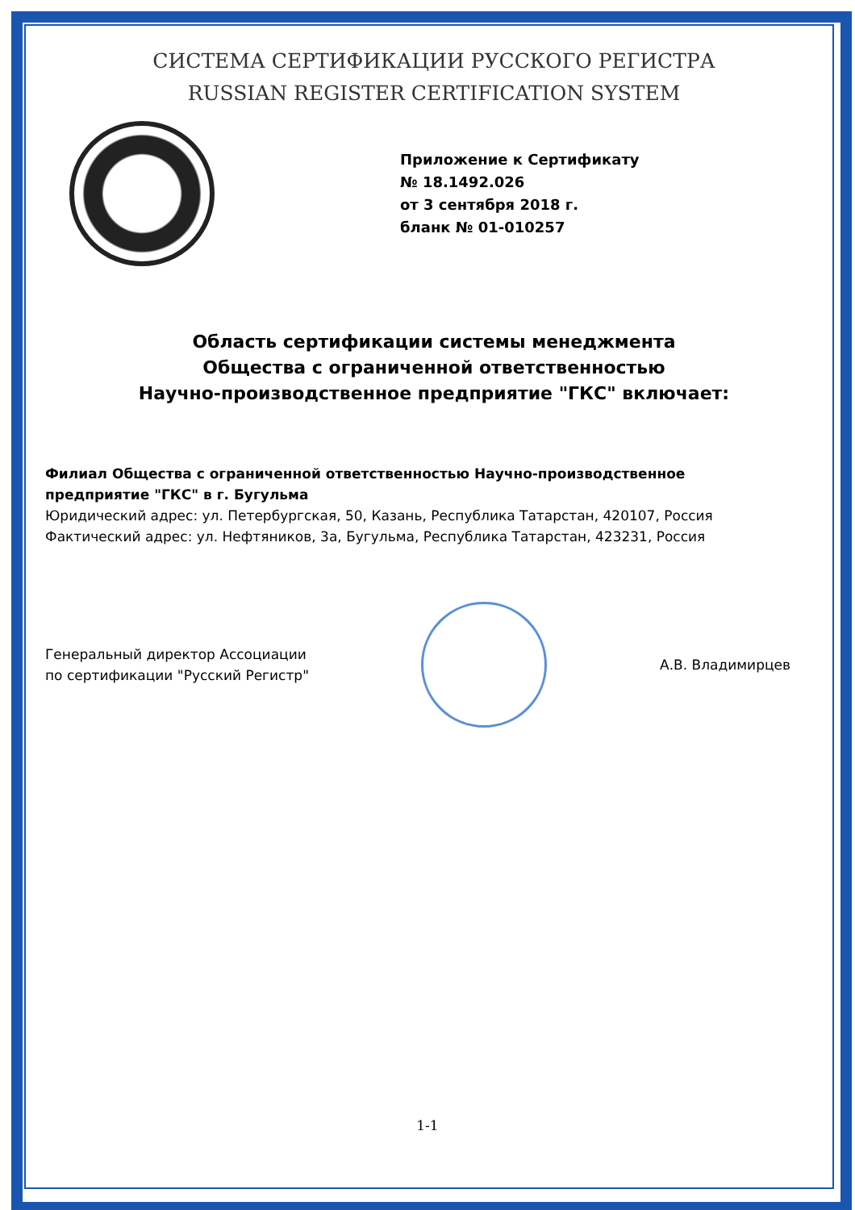СИСТЕМА СЕРТИФИКАЦИИ РУССКОГО РЕГИСТРА
RUSSIAN REGISTER CERTIFICATION SYSTEM
Приложение к Сертификату
№ 18.1492.026
от 3 сентября 2018 г.
бланк № 01-010257
Область сертификации системы менеджмента
Общества с ограниченной ответственностью
Научно-производственное предприятие "ГКС" включает:
Филиал Общества с ограниченной ответственностью Научно-производственное предприятие "ГКС" в г. Бугульма
Юридический адрес: ул. Петербургская, 50, Казань, Республика Татарстан, 420107, Россия
Фактический адрес: ул. Нефтяников, 3а, Бугульма, Республика Татарстан, 423231, Россия
Генеральный директор Ассоциации
по сертификации "Русский Регистр"
А.В. Владимирцев
1-1